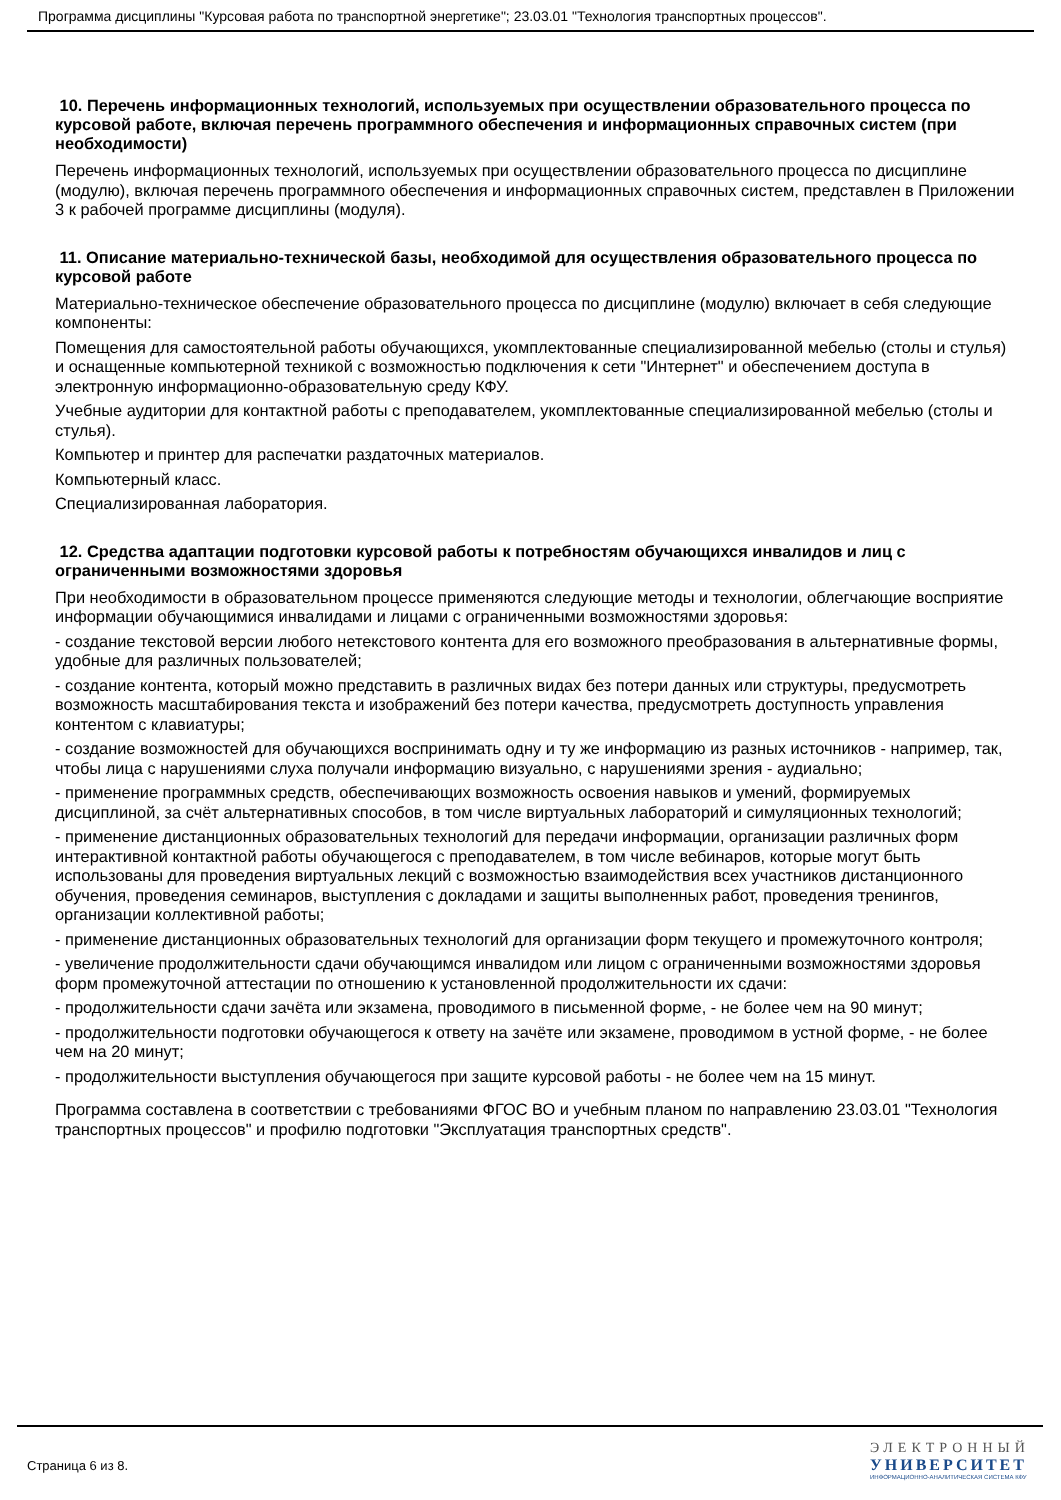Программа дисциплины "Курсовая работа по транспортной энергетике"; 23.03.01 "Технология транспортных процессов".
10. Перечень информационных технологий, используемых при осуществлении образовательного процесса по курсовой работе, включая перечень программного обеспечения и информационных справочных систем (при необходимости)
Перечень информационных технологий, используемых при осуществлении образовательного процесса по дисциплине (модулю), включая перечень программного обеспечения и информационных справочных систем, представлен в Приложении 3 к рабочей программе дисциплины (модуля).
11. Описание материально-технической базы, необходимой для осуществления образовательного процесса по курсовой работе
Материально-техническое обеспечение образовательного процесса по дисциплине (модулю) включает в себя следующие компоненты:
Помещения для самостоятельной работы обучающихся, укомплектованные специализированной мебелью (столы и стулья) и оснащенные компьютерной техникой с возможностью подключения к сети "Интернет" и обеспечением доступа в электронную информационно-образовательную среду КФУ.
Учебные аудитории для контактной работы с преподавателем, укомплектованные специализированной мебелью (столы и стулья).
Компьютер и принтер для распечатки раздаточных материалов.
Компьютерный класс.
Специализированная лаборатория.
12. Средства адаптации подготовки курсовой работы к потребностям обучающихся инвалидов и лиц с ограниченными возможностями здоровья
При необходимости в образовательном процессе применяются следующие методы и технологии, облегчающие восприятие информации обучающимися инвалидами и лицами с ограниченными возможностями здоровья:
- создание текстовой версии любого нетекстового контента для его возможного преобразования в альтернативные формы, удобные для различных пользователей;
- создание контента, который можно представить в различных видах без потери данных или структуры, предусмотреть возможность масштабирования текста и изображений без потери качества, предусмотреть доступность управления контентом с клавиатуры;
- создание возможностей для обучающихся воспринимать одну и ту же информацию из разных источников - например, так, чтобы лица с нарушениями слуха получали информацию визуально, с нарушениями зрения - аудиально;
- применение программных средств, обеспечивающих возможность освоения навыков и умений, формируемых дисциплиной, за счёт альтернативных способов, в том числе виртуальных лабораторий и симуляционных технологий;
- применение дистанционных образовательных технологий для передачи информации, организации различных форм интерактивной контактной работы обучающегося с преподавателем, в том числе вебинаров, которые могут быть использованы для проведения виртуальных лекций с возможностью взаимодействия всех участников дистанционного обучения, проведения семинаров, выступления с докладами и защиты выполненных работ, проведения тренингов, организации коллективной работы;
- применение дистанционных образовательных технологий для организации форм текущего и промежуточного контроля;
- увеличение продолжительности сдачи обучающимся инвалидом или лицом с ограниченными возможностями здоровья форм промежуточной аттестации по отношению к установленной продолжительности их сдачи:
- продолжительности сдачи зачёта или экзамена, проводимого в письменной форме, - не более чем на 90 минут;
- продолжительности подготовки обучающегося к ответу на зачёте или экзамене, проводимом в устной форме, - не более чем на 20 минут;
- продолжительности выступления обучающегося при защите курсовой работы - не более чем на 15 минут.
Программа составлена в соответствии с требованиями ФГОС ВО и учебным планом по направлению 23.03.01 "Технология транспортных процессов" и профилю подготовки "Эксплуатация транспортных средств".
Страница 6 из 8.
ЭЛЕКТРОННЫЙ
УНИВЕРСИТЕТ
ИНФОРМАЦИОННО-АНАЛИТИЧЕСКАЯ СИСТЕМА КФУ